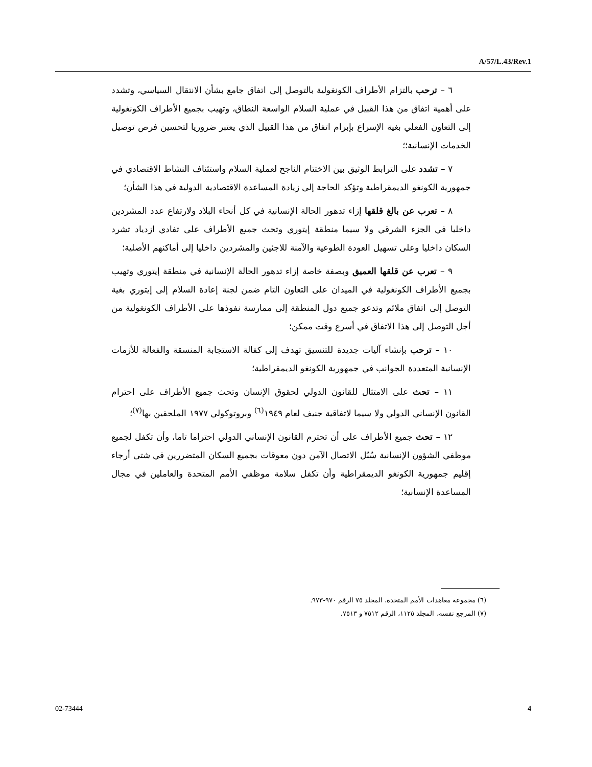A/57/L.43/Rev.1
٦ – ترحب بالتزام الأطراف الكونغولية بالتوصل إلى اتفاق جامع بشأن الانتقال السياسي، وتشدد على أهمية اتفاق من هذا القبيل في عملية السلام الواسعة النطاق، وتهيب بجميع الأطراف الكونغولية إلى التعاون الفعلي بغية الإسراع بإبرام اتفاق من هذا القبيل الذي يعتبر ضروريا لتحسين فرص توصيل الخدمات الإنسانية؛؛
٧ – تشدد على الترابط الوثيق بين الاختتام الناجح لعملية السلام واستئناف النشاط الاقتصادي في جمهورية الكونغو الديمقراطية وتؤكد الحاجة إلى زيادة المساعدة الاقتصادية الدولية في هذا الشأن؛
٨ – تعرب عن بالغ قلقها إزاء تدهور الحالة الإنسانية في كل أنحاء البلاد ولارتفاع عدد المشردين داخليا في الجزء الشرقي ولا سيما منطقة إيتوري وتحث جميع الأطراف على تفادي ازدياد تشرد السكان داخليا وعلى تسهيل العودة الطوعية والآمنة للاجئين والمشردين داخليا إلى أماكنهم الأصلية؛
٩ – تعرب عن قلقها العميق وبصفة خاصة إزاء تدهور الحالة الإنسانية في منطقة إيتوري وتهيب بجميع الأطراف الكونغولية في الميدان على التعاون التام ضمن لجنة إعادة السلام إلى إيتوري بغية التوصل إلى اتفاق ملائم وتدعو جميع دول المنطقة إلى ممارسة نفوذها على الأطراف الكونغولية من أجل التوصل إلى هذا الاتفاق في أسرع وقت ممكن؛
١٠ – ترحب بإنشاء آليات جديدة للتنسيق تهدف إلى كفالة الاستجابة المنسقة والفعالة للأزمات الإنسانية المتعددة الجوانب في جمهورية الكونغو الديمقراطية؛
١١ – تحث على الامتثال للقانون الدولي لحقوق الإنسان وتحث جميع الأطراف على احترام القانون الإنساني الدولي ولا سيما لاتفاقية جنيف لعام ١٩٤٩<sup>(٦)</sup> وبروتوكولي ١٩٧٧ الملحقين بها<sup>(٧)</sup>؛
١٢ – تحث جميع الأطراف على أن تحترم القانون الإنساني الدولي احتراما تاما، وأن تكفل لجميع موظفي الشؤون الإنسانية سُبُل الاتصال الآمن دون معوقات بجميع السكان المتضررين في شتى أرجاء إقليم جمهورية الكونغو الديمقراطية وأن تكفل سلامة موظفي الأمم المتحدة والعاملين في مجال المساعدة الإنسانية؛
(٦) مجموعة معاهدات الأمم المتحدة، المجلد ٧٥ الرقم ٩٧٠-٩٧٣.
(٧) المرجع نفسه، المجلد ١١٢٥، الرقم ٧٥١٢ و ٧٥١٣.
02-73444 4